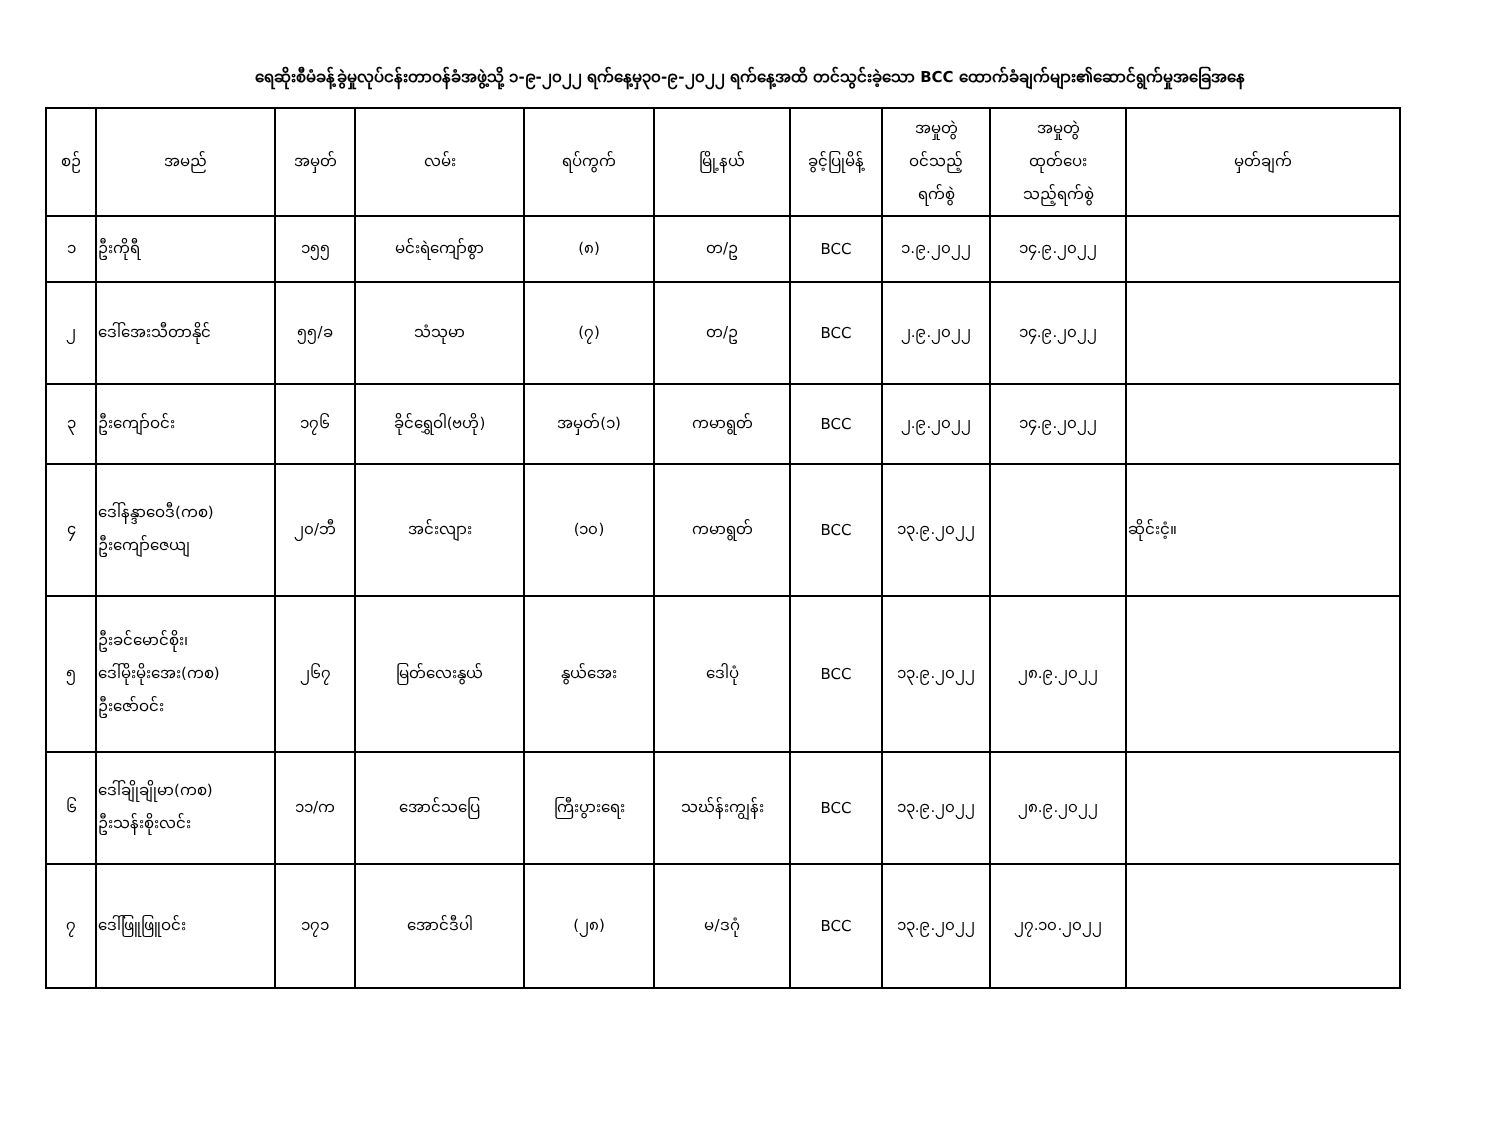ရေဆိုးစီမံခန့်ခွဲမှုလုပ်ငန်းတာဝန်ခံအဖွဲ့သို့ ၁-၉-၂၀၂၂ ရက်နေ့မှ၃၀-၉-၂၀၂၂ ရက်နေ့အထိ တင်သွင်းခဲ့သော BCC ထောက်ခံချက်များ၏ဆောင်ရွက်မှုအခြေအနေ
| စဉ် | အမည် | အမှတ် | လမ်း | ရပ်ကွက် | မြို့နယ် | ခွင့်ပြုမိန့် | အမှုတွဲ ဝင်သည့် ရက်စွဲ | အမှုတွဲ ထုတ်ပေး သည့်ရက်စွဲ | မှတ်ချက် |
| --- | --- | --- | --- | --- | --- | --- | --- | --- | --- |
| ၁ | ဦးကိုရီ | ၁၅၅ | မင်းရဲကျော်စွာ | (၈) | တ/ဥ | BCC | ၁.၉.၂၀၂၂ | ၁၄.၉.၂၀၂၂ | |
| ၂ | ဒေါ်အေးသီတာနိုင် | ၅၅/ခ | သံသုမာ | (၇) | တ/ဥ | BCC | ၂.၉.၂၀၂၂ | ၁၄.၉.၂၀၂၂ | |
| ၃ | ဦးကျော်ဝင်း | ၁၇၆ | ခိုင်ရွှေဝါ(ဗဟို) | အမှတ်(၁) | ကမာရွတ် | BCC | ၂.၉.၂၀၂၂ | ၁၄.၉.၂၀၂၂ | |
| ၄ | ဒေါ်နန္ဒာဝေဒီ(ကစ) ဦးကျော်ဇေယျ | ၂၀/ဘီ | အင်းလျား | (၁၀) | ကမာရွတ် | BCC | ၁၃.၉.၂၀၂၂ | | ဆိုင်းငံ့။ |
| ၅ | ဦးခင်မောင်စိုး၊ ဒေါ်မိုးမိုးအေး(ကစ) ဦးဇော်ဝင်း | ၂၆၇ | မြတ်လေးနွယ် | နွယ်အေး | ဒေါပုံ | BCC | ၁၃.၉.၂၀၂၂ | ၂၈.၉.၂၀၂၂ | |
| ၆ | ဒေါ်ချိုချိုမာ(ကစ) ဦးသန်းစိုးလင်း | ၁၁/က | အောင်သပြေ | ကြီးပွားရေး | သဃ်န်းကျွန်း | BCC | ၁၃.၉.၂၀၂၂ | ၂၈.၉.၂၀၂၂ | |
| ၇ | ဒေါ်ဖြူဖြူဝင်း | ၁၇၁ | အောင်ဒီပါ | (၂၈) | မ/ဒဂုံ | BCC | ၁၃.၉.၂၀၂၂ | ၂၇.၁၀.၂၀၂၂ | |